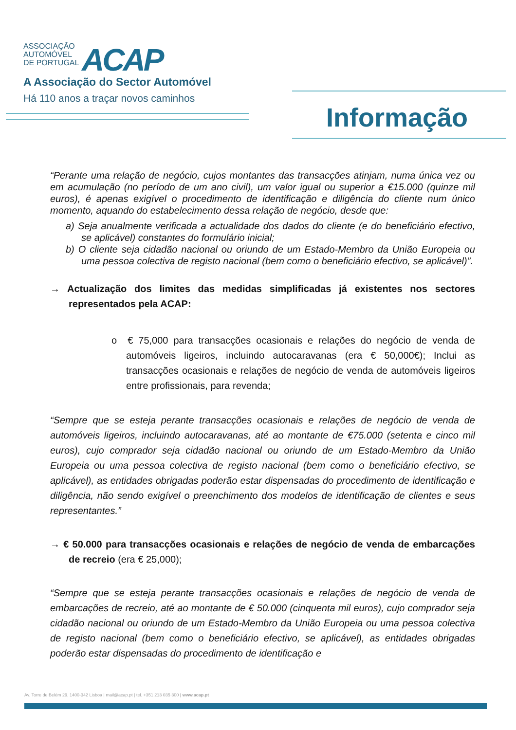ASSOCIAÇÃO
AUTOMÓVEL
DE PORTUGAL
ACAP
A Associação do Sector Automóvel
Há 110 anos a traçar novos caminhos
Informação
“Perante uma relação de negócio, cujos montantes das transacções atinjam, numa única vez ou em acumulação (no período de um ano civil), um valor igual ou superior a €15.000 (quinze mil euros), é apenas exigível o procedimento de identificação e diligência do cliente num único momento, aquando do estabelecimento dessa relação de negócio, desde que:
a) Seja anualmente verificada a actualidade dos dados do cliente (e do beneficiário efectivo, se aplicável) constantes do formulário inicial;
b) O cliente seja cidadão nacional ou oriundo de um Estado-Membro da União Europeia ou uma pessoa colectiva de registo nacional (bem como o beneficiário efectivo, se aplicável)”.
→ Actualização dos limites das medidas simplificadas já existentes nos sectores representados pela ACAP:
o € 75,000 para transacções ocasionais e relações do negócio de venda de automóveis ligeiros, incluindo autocaravanas (era € 50,000€); Inclui as transacções ocasionais e relações de negócio de venda de automóveis ligeiros entre profissionais, para revenda;
“Sempre que se esteja perante transacções ocasionais e relações de negócio de venda de automóveis ligeiros, incluindo autocaravanas, até ao montante de €75.000 (setenta e cinco mil euros), cujo comprador seja cidadão nacional ou oriundo de um Estado-Membro da União Europeia ou uma pessoa colectiva de registo nacional (bem como o beneficiário efectivo, se aplicável), as entidades obrigadas poderão estar dispensadas do procedimento de identificação e diligência, não sendo exigível o preenchimento dos modelos de identificação de clientes e seus representantes.”
→ € 50.000 para transacções ocasionais e relações de negócio de venda de embarcações de recreio (era € 25,000);
“Sempre que se esteja perante transacções ocasionais e relações de negócio de venda de embarcações de recreio, até ao montante de € 50.000 (cinquenta mil euros), cujo comprador seja cidadão nacional ou oriundo de um Estado-Membro da União Europeia ou uma pessoa colectiva de registo nacional (bem como o beneficiário efectivo, se aplicável), as entidades obrigadas poderão estar dispensadas do procedimento de identificação e
Av. Torre de Belém 29, 1400-342 Lisboa | mail@acap.pt | tel. +351 213 035 300 | www.acap.pt